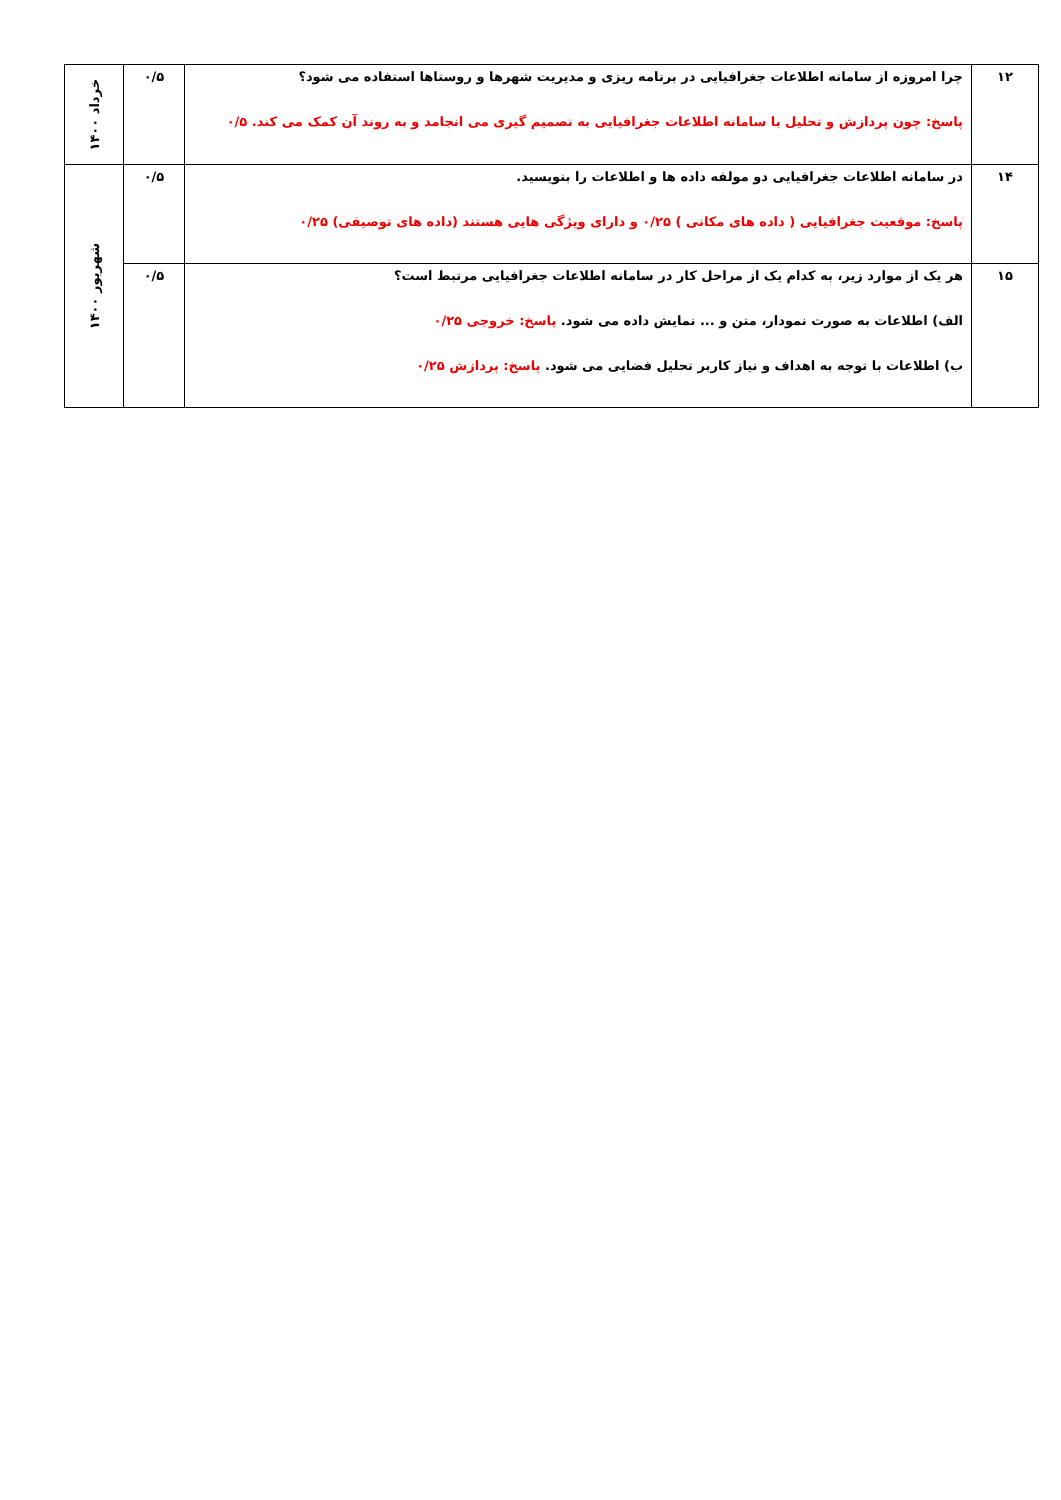| ۱۲ | چرا امروزه از سامانه اطلاعات جغرافیایی در برنامه ریزی و مدیریت شهرها و روستاها استفاده می شود؟ پاسخ: چون پردازش و تحلیل با سامانه اطلاعات جغرافیایی به تصمیم گیری می انجامد و به روند آن کمک می کند. ۰/۵ | ۰/۵ | خرداد ۱۴۰۰ |
| ۱۴ | در سامانه اطلاعات جغرافیایی دو مولفه داده ها و اطلاعات را بنویسید. پاسخ: موقعیت جغرافیایی ( داده های مکانی ) ۰/۲۵ و دارای ویژگی هایی هستند (داده های توصیفی) ۰/۲۵ | ۰/۵ | شهریور ۱۴۰۰ |
| ۱۵ | هر یک از موارد زیر، به کدام یک از مراحل کار در سامانه اطلاعات جغرافیایی مرتبط است؟ الف) اطلاعات به صورت نمودار، متن و ... نمایش داده می شود. پاسخ: خروجی ۰/۲۵ ب) اطلاعات با توجه به اهداف و نیاز کاربر تحلیل فضایی می شود. پاسخ: پردازش ۰/۲۵ | ۰/۵ | |